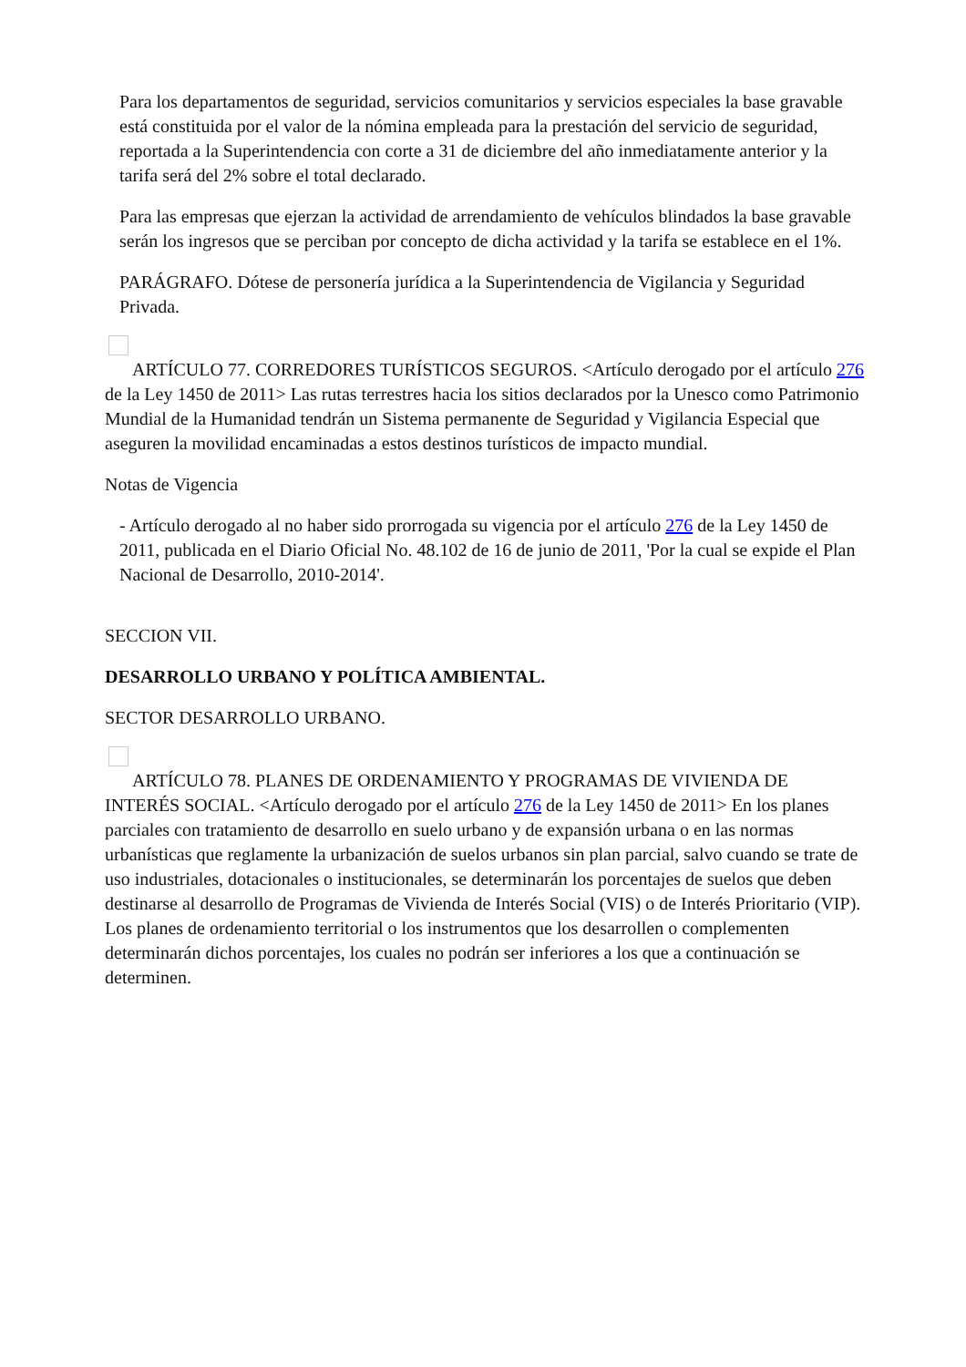Para los departamentos de seguridad, servicios comunitarios y servicios especiales la base gravable está constituida por el valor de la nómina empleada para la prestación del servicio de seguridad, reportada a la Superintendencia con corte a 31 de diciembre del año inmediatamente anterior y la tarifa será del 2% sobre el total declarado.
Para las empresas que ejerzan la actividad de arrendamiento de vehículos blindados la base gravable serán los ingresos que se perciban por concepto de dicha actividad y la tarifa se establece en el 1%.
PARÁGRAFO. Dótese de personería jurídica a la Superintendencia de Vigilancia y Seguridad Privada.
ARTÍCULO 77. CORREDORES TURÍSTICOS SEGUROS. <Artículo derogado por el artículo 276 de la Ley 1450 de 2011> Las rutas terrestres hacia los sitios declarados por la Unesco como Patrimonio Mundial de la Humanidad tendrán un Sistema permanente de Seguridad y Vigilancia Especial que aseguren la movilidad encaminadas a estos destinos turísticos de impacto mundial.
Notas de Vigencia
- Artículo derogado al no haber sido prorrogada su vigencia por el artículo 276 de la Ley 1450 de 2011, publicada en el Diario Oficial No. 48.102 de 16 de junio de 2011, 'Por la cual se expide el Plan Nacional de Desarrollo, 2010-2014'.
SECCION VII.
DESARROLLO URBANO Y POLÍTICA AMBIENTAL.
SECTOR DESARROLLO URBANO.
ARTÍCULO 78. PLANES DE ORDENAMIENTO Y PROGRAMAS DE VIVIENDA DE INTERÉS SOCIAL. <Artículo derogado por el artículo 276 de la Ley 1450 de 2011> En los planes parciales con tratamiento de desarrollo en suelo urbano y de expansión urbana o en las normas urbanísticas que reglamente la urbanización de suelos urbanos sin plan parcial, salvo cuando se trate de uso industriales, dotacionales o institucionales, se determinarán los porcentajes de suelos que deben destinarse al desarrollo de Programas de Vivienda de Interés Social (VIS) o de Interés Prioritario (VIP). Los planes de ordenamiento territorial o los instrumentos que los desarrollen o complementen determinarán dichos porcentajes, los cuales no podrán ser inferiores a los que a continuación se determinen.